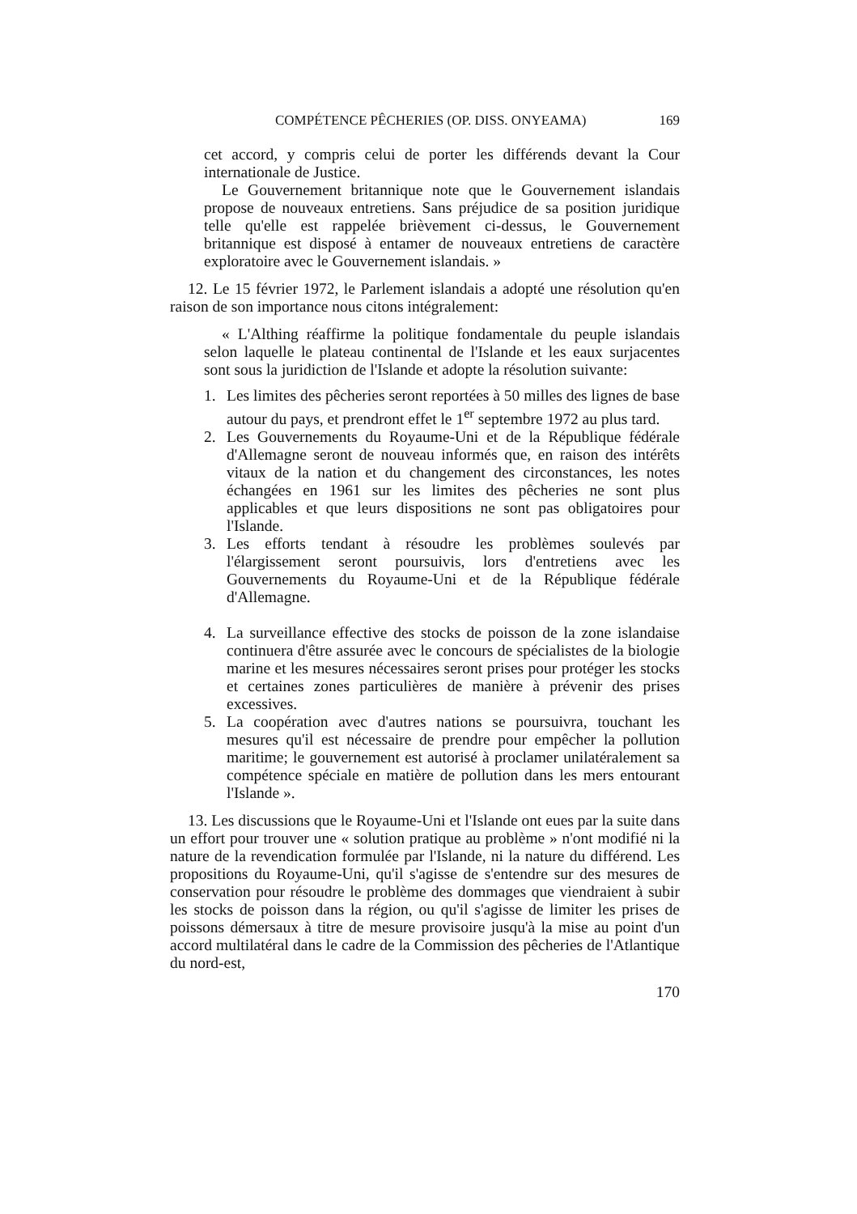COMPÉTENCE PÊCHERIES (OP. DISS. ONYEAMA) 169
cet accord, y compris celui de porter les différends devant la Cour internationale de Justice.
Le Gouvernement britannique note que le Gouvernement islandais propose de nouveaux entretiens. Sans préjudice de sa position juridique telle qu'elle est rappelée brièvement ci-dessus, le Gouvernement britannique est disposé à entamer de nouveaux entretiens de caractère exploratoire avec le Gouvernement islandais. »
12. Le 15 février 1972, le Parlement islandais a adopté une résolution qu'en raison de son importance nous citons intégralement:
« L'Althing réaffirme la politique fondamentale du peuple islandais selon laquelle le plateau continental de l'Islande et les eaux surjacentes sont sous la juridiction de l'Islande et adopte la résolution suivante:
1. Les limites des pêcheries seront reportées à 50 milles des lignes de base autour du pays, et prendront effet le 1<sup>er</sup> septembre 1972 au plus tard.
2. Les Gouvernements du Royaume-Uni et de la République fédérale d'Allemagne seront de nouveau informés que, en raison des intérêts vitaux de la nation et du changement des circonstances, les notes échangées en 1961 sur les limites des pêcheries ne sont plus applicables et que leurs dispositions ne sont pas obligatoires pour l'Islande.
3. Les efforts tendant à résoudre les problèmes soulevés par l'élargissement seront poursuivis, lors d'entretiens avec les Gouvernements du Royaume-Uni et de la République fédérale d'Allemagne.
4. La surveillance effective des stocks de poisson de la zone islandaise continuera d'être assurée avec le concours de spécialistes de la biologie marine et les mesures nécessaires seront prises pour protéger les stocks et certaines zones particulières de manière à prévenir des prises excessives.
5. La coopération avec d'autres nations se poursuivra, touchant les mesures qu'il est nécessaire de prendre pour empêcher la pollution maritime; le gouvernement est autorisé à proclamer unilatéralement sa compétence spéciale en matière de pollution dans les mers entourant l'Islande ».
13. Les discussions que le Royaume-Uni et l'Islande ont eues par la suite dans un effort pour trouver une « solution pratique au problème » n'ont modifié ni la nature de la revendication formulée par l'Islande, ni la nature du différend. Les propositions du Royaume-Uni, qu'il s'agisse de s'entendre sur des mesures de conservation pour résoudre le problème des dommages que viendraient à subir les stocks de poisson dans la région, ou qu'il s'agisse de limiter les prises de poissons démersaux à titre de mesure provisoire jusqu'à la mise au point d'un accord multilatéral dans le cadre de la Commission des pêcheries de l'Atlantique du nord-est,
170